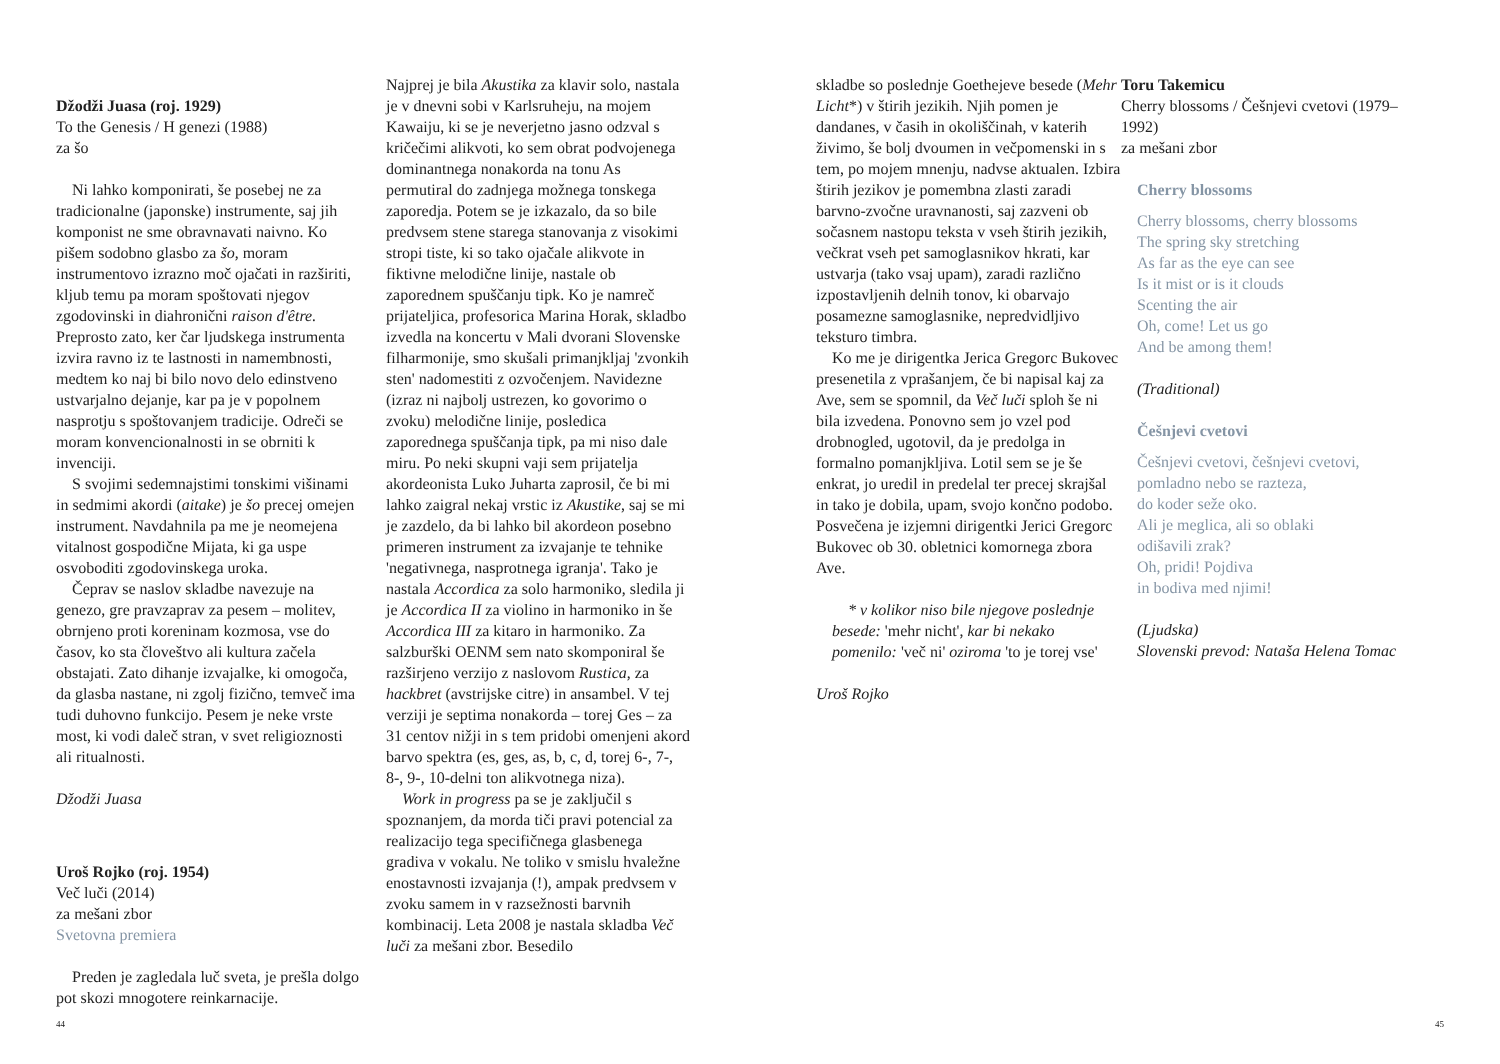Džodži Juasa (roj. 1929)
To the Genesis / H genezi (1988)
za šo
Ni lahko komponirati, še posebej ne za tradicionalne (japonske) instrumente, saj jih komponist ne sme obravnavati naivno. Ko pišem sodobno glasbo za šo, moram instrumentovo izrazno moč ojačati in razširiti, kljub temu pa moram spoštovati njegov zgodovinski in diahronični raison d'être. Preprosto zato, ker čar ljudskega instrumenta izvira ravno iz te lastnosti in namembnosti, medtem ko naj bi bilo novo delo edinstveno ustvarjalno dejanje, kar pa je v popolnem nasprotju s spoštovanjem tradicije. Odreči se moram konvencionalnosti in se obrniti k invenciji.
S svojimi sedemnajstimi tonskimi višinami in sedmimi akordi (aitake) je šo precej omejen instrument. Navdahnila pa me je neomejena vitalnost gospodične Mijata, ki ga uspe osvoboditi zgodovinskega uroka.
Čeprav se naslov skladbe navezuje na genezo, gre pravzaprav za pesem – molitev, obrnjeno proti koreninam kozmosa, vse do časov, ko sta človeštvo ali kultura začela obstajati. Zato dihanje izvajalke, ki omogoča, da glasba nastane, ni zgolj fizično, temveč ima tudi duhovno funkcijo. Pesem je neke vrste most, ki vodi daleč stran, v svet religioznosti ali ritualnosti.
Džodži Juasa
Uroš Rojko (roj. 1954)
Več luči (2014)
za mešani zbor
Svetovna premiera
Preden je zagledala luč sveta, je prešla dolgo pot skozi mnogotere reinkarnacije.
Najprej je bila Akustika za klavir solo, nastala je v dnevni sobi v Karlsruheju, na mojem Kawaiju, ki se je neverjetno jasno odzval s kričečimi alikvoti, ko sem obrat podvojenega dominantnega nonakorda na tonu As permutiral do zadnjega možnega tonskega zaporedja. Potem se je izkazalo, da so bile predvsem stene starega stanovanja z visokimi stropi tiste, ki so tako ojačale alikvote in fiktivne melodične linije, nastale ob zaporednem spuščanju tipk. Ko je namreč prijateljica, profesorica Marina Horak, skladbo izvedla na koncertu v Mali dvorani Slovenske filharmonije, smo skušali primanjkljaj 'zvonkih sten' nadomestiti z ozvočenjem. Navidezne (izraz ni najbolj ustrezen, ko govorimo o zvoku) melodične linije, posledica zaporednega spuščanja tipk, pa mi niso dale miru. Po neki skupni vaji sem prijatelja akordeonista Luko Juharta zaprosil, če bi mi lahko zaigral nekaj vrstic iz Akustike, saj se mi je zazdelo, da bi lahko bil akordeon posebno primeren instrument za izvajanje te tehnike 'negativnega, nasprotnega igranja'. Tako je nastala Accordica za solo harmoniko, sledila ji je Accordica II za violino in harmoniko in še Accordica III za kitaro in harmoniko. Za salzburški OENM sem nato skomponiral še razširjeno verzijo z naslovom Rustica, za hackbret (avstrijske citre) in ansambel. V tej verziji je septima nonakorda – torej Ges – za 31 centov nižji in s tem pridobi omenjeni akord barvo spektra (es, ges, as, b, c, d, torej 6-, 7-, 8-, 9-, 10-delni ton alikvotnega niza).
Work in progress pa se je zaključil s spoznanjem, da morda tiči pravi potencial za realizacijo tega specifičnega glasbenega gradiva v vokalu. Ne toliko v smislu hvaležne enostavnosti izvajanja (!), ampak predvsem v zvoku samem in v razsežnosti barvnih kombinacij. Leta 2008 je nastala skladba Več luči za mešani zbor. Besedilo
skladbe so poslednje Goethejeve besede (Mehr Licht*) v štirih jezikih. Njih pomen je dandanes, v časih in okoliščinah, v katerih živimo, še bolj dvoumen in večpomenski in s tem, po mojem mnenju, nadvse aktualen. Izbira štirih jezikov je pomembna zlasti zaradi barvno-zvočne uravnanosti, saj zazveni ob sočasnem nastopu teksta v vseh štirih jezikih, večkrat vseh pet samoglasnikov hkrati, kar ustvarja (tako vsaj upam), zaradi različno izpostavljenih delnih tonov, ki obarvajo posamezne samoglasnike, nepredvidljivo teksturo timbra.
Ko me je dirigentka Jerica Gregorc Bukovec presenetila z vprašanjem, če bi napisal kaj za Ave, sem se spomnil, da Več luči sploh še ni bila izvedena. Ponovno sem jo vzel pod drobnogled, ugotovil, da je predolga in formalno pomanjkljiva. Lotil sem se je še enkrat, jo uredil in predelal ter precej skrajšal in tako je dobila, upam, svojo končno podobo. Posvečena je izjemni dirigentki Jerici Gregorc Bukovec ob 30. obletnici komornega zbora Ave.
* v kolikor niso bile njegove poslednje besede: 'mehr nicht', kar bi nekako pomenilo: 'več ni' oziroma 'to je torej vse'
Uroš Rojko
Toru Takemicu
Cherry blossoms / Češnjevi cvetovi (1979–1992)
za mešani zbor
Cherry blossoms
Cherry blossoms, cherry blossoms
The spring sky stretching
As far as the eye can see
Is it mist or is it clouds
Scenting the air
Oh, come! Let us go
And be among them!
(Traditional)
Češnjevi cvetovi
Češnjevi cvetovi, češnjevi cvetovi,
pomladno nebo se razteza,
do koder seže oko.
Ali je meglica, ali so oblaki
odišavili zrak?
Oh, pridi! Pojdiva
in bodiva med njimi!
(Ljudska)
Slovenski prevod: Nataša Helena Tomac
44 45